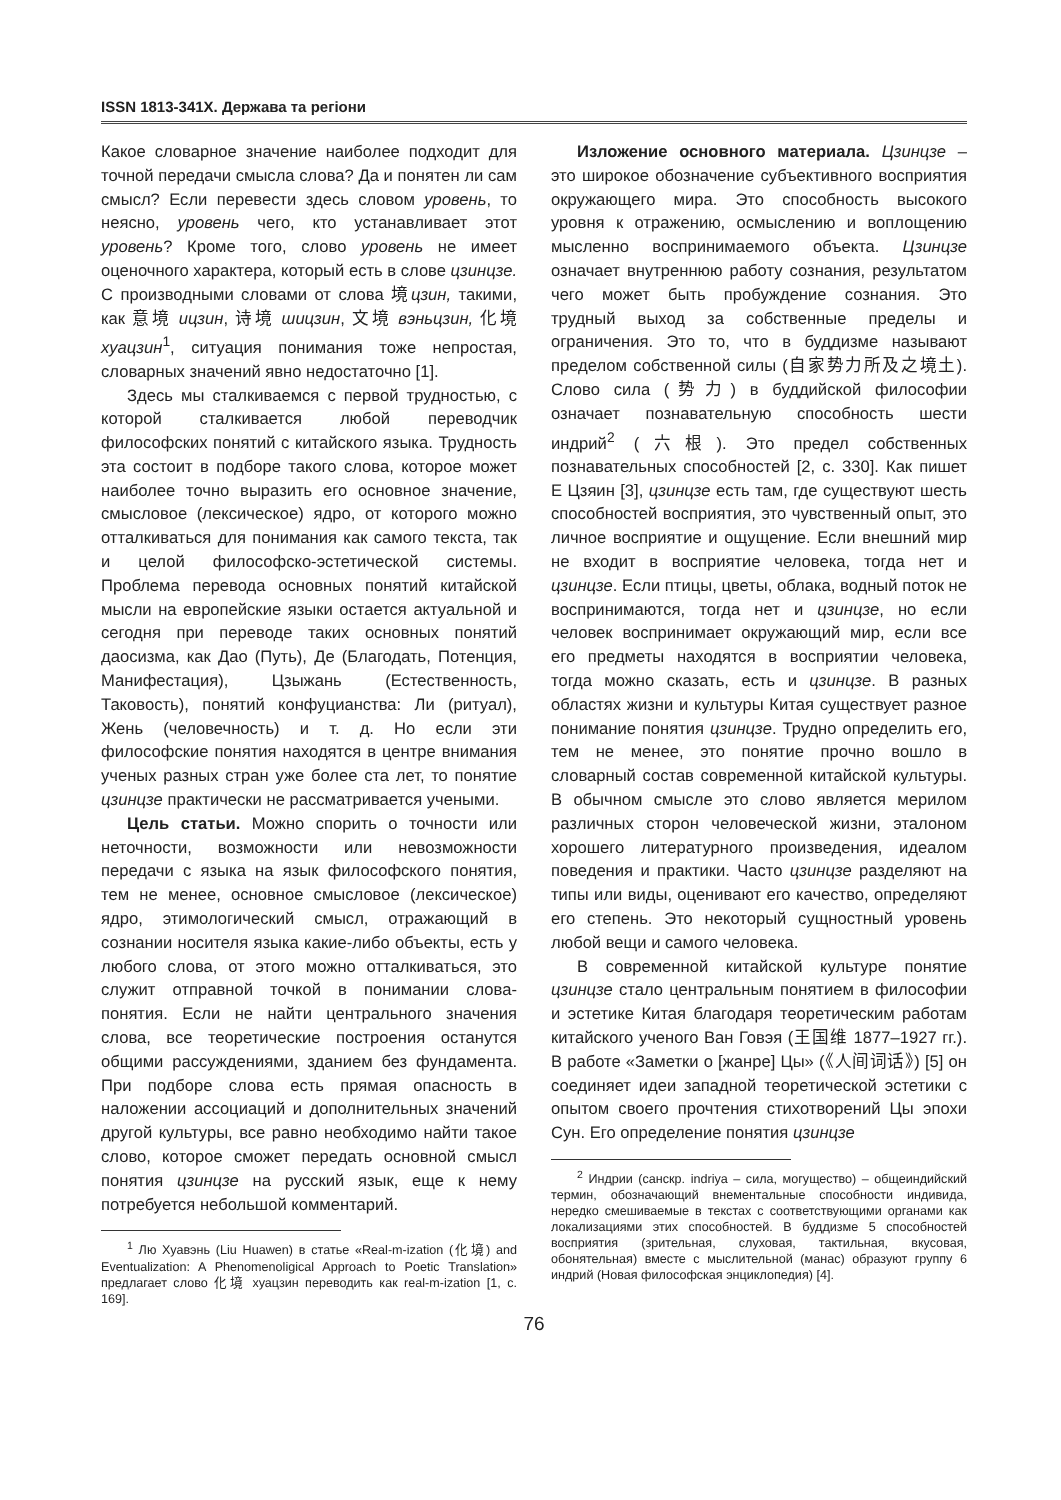ISSN 1813-341X. Держава та регіони
Какое словарное значение наиболее подходит для точной передачи смысла слова? Да и понятен ли сам смысл? Если перевести здесь словом уровень, то неясно, уровень чего, кто устанавливает этот уровень? Кроме того, слово уровень не имеет оценочного характера, который есть в слове цзинцзе. С производными словами от слова 境цзин, такими, как 意境 ицзин, 诗境 шицзин, 文境 вэньцзин, 化境 хуацзин<sup>1</sup>, ситуация понимания тоже непростая, словарных значений явно недостаточно [1].
Здесь мы сталкиваемся с первой трудностью, с которой сталкивается любой переводчик философских понятий с китайского языка. Трудность эта состоит в подборе такого слова, которое может наиболее точно выразить его основное значение, смысловое (лексическое) ядро, от которого можно отталкиваться для понимания как самого текста, так и целой философско-эстетической системы. Проблема перевода основных понятий китайской мысли на европейские языки остается актуальной и сегодня при переводе таких основных понятий даосизма, как Дао (Путь), Де (Благодать, Потенция, Манифестация), Цзыжань (Естественность, Таковость), понятий конфуцианства: Ли (ритуал), Жень (человечность) и т. д. Но если эти философские понятия находятся в центре внимания ученых разных стран уже более ста лет, то понятие цзинцзе практически не рассматривается учеными.
Цель статьи. Можно спорить о точности или неточности, возможности или невозможности передачи с языка на язык философского понятия, тем не менее, основное смысловое (лексическое) ядро, этимологический смысл, отражающий в сознании носителя языка какие-либо объекты, есть у любого слова, от этого можно отталкиваться, это служит отправной точкой в понимании слова-понятия. Если не найти центрального значения слова, все теоретические построения останутся общими рассуждениями, зданием без фундамента. При подборе слова есть прямая опасность в наложении ассоциаций и дополнительных значений другой культуры, все равно необходимо найти такое слово, которое сможет передать основной смысл понятия цзинцзе на русский язык, еще к нему потребуется небольшой комментарий.
<sup>1</sup> Лю Хуавэнь (Liu Huawen) в статье «Real-m-ization (化境) and Eventualization: A Phenomenoligical Approach to Poetic Translation» предлагает слово 化境 хуацзин переводить как real-m-ization [1, с. 169].
Изложение основного материала. Цзинцзе – это широкое обозначение субъективного восприятия окружающего мира. Это способность высокого уровня к отражению, осмыслению и воплощению мысленно воспринимаемого объекта. Цзинцзе означает внутреннюю работу сознания, результатом чего может быть пробуждение сознания. Это трудный выход за собственные пределы и ограничения. Это то, что в буддизме называют пределом собственной силы (自家势力所及之境土). Слово сила (势力) в буддийской философии означает познавательную способность шести индрий<sup>2</sup> (六根). Это предел собственных познавательных способностей [2, с. 330]. Как пишет Е Цзяин [3], цзинцзе есть там, где существуют шесть способностей восприятия, это чувственный опыт, это личное восприятие и ощущение. Если внешний мир не входит в восприятие человека, тогда нет и цзинцзе. Если птицы, цветы, облака, водный поток не воспринимаются, тогда нет и цзинцзе, но если человек воспринимает окружающий мир, если все его предметы находятся в восприятии человека, тогда можно сказать, есть и цзинцзе. В разных областях жизни и культуры Китая существует разное понимание понятия цзинцзе. Трудно определить его, тем не менее, это понятие прочно вошло в словарный состав современной китайской культуры. В обычном смысле это слово является мерилом различных сторон человеческой жизни, эталоном хорошего литературного произведения, идеалом поведения и практики. Часто цзинцзе разделяют на типы или виды, оценивают его качество, определяют его степень. Это некоторый сущностный уровень любой вещи и самого человека.
В современной китайской культуре понятие цзинцзе стало центральным понятием в философии и эстетике Китая благодаря теоретическим работам китайского ученого Ван Говэя (王国维 1877–1927 гг.). В работе «Заметки о [жанре] Цы» (《人间词话》) [5] он соединяет идеи западной теоретической эстетики с опытом своего прочтения стихотворений Цы эпохи Сун. Его определение понятия цзинцзе
<sup>2</sup> Индрии (санскр. indriya – сила, могущество) – общеиндийский термин, обозначающий внементальные способности индивида, нередко смешиваемые в текстах с соответствующими органами как локализациями этих способностей. В буддизме 5 способностей восприятия (зрительная, слуховая, тактильная, вкусовая, обонятельная) вместе с мыслительной (манас) образуют группу 6 индрий (Новая философская энциклопедия) [4].
76